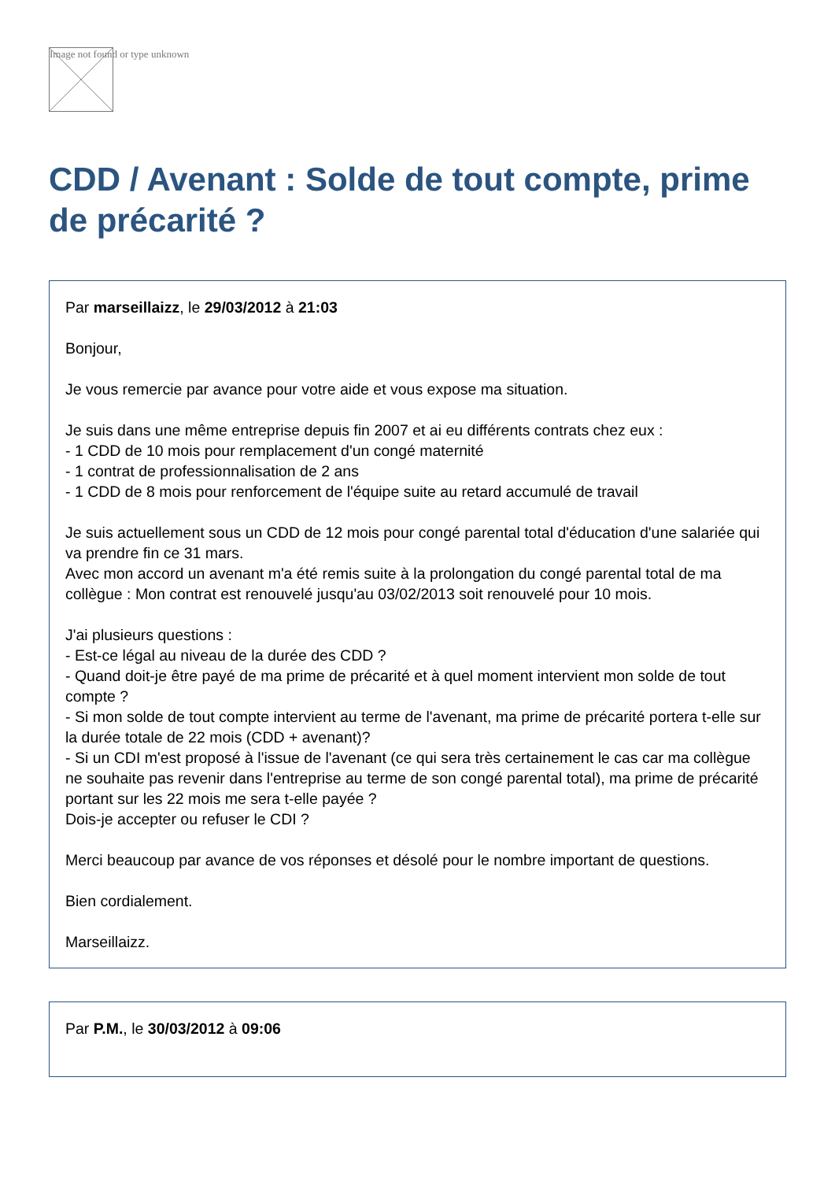Image not found or type unknown
CDD / Avenant : Solde de tout compte, prime de précarité ?
Par marseillaizz, le 29/03/2012 à 21:03
Bonjour,
Je vous remercie par avance pour votre aide et vous expose ma situation.
Je suis dans une même entreprise depuis fin 2007 et ai eu différents contrats chez eux :
- 1 CDD de 10 mois pour remplacement d'un congé maternité
- 1 contrat de professionnalisation de 2 ans
- 1 CDD de 8 mois pour renforcement de l'équipe suite au retard accumulé de travail
Je suis actuellement sous un CDD de 12 mois pour congé parental total d'éducation d'une salariée qui va prendre fin ce 31 mars.
Avec mon accord un avenant m'a été remis suite à la prolongation du congé parental total de ma collègue : Mon contrat est renouvelé jusqu'au 03/02/2013 soit renouvelé pour 10 mois.
J'ai plusieurs questions :
- Est-ce légal au niveau de la durée des CDD ?
- Quand doit-je être payé de ma prime de précarité et à quel moment intervient mon solde de tout compte ?
- Si mon solde de tout compte intervient au terme de l'avenant, ma prime de précarité portera t-elle sur la durée totale de 22 mois (CDD + avenant)?
- Si un CDI m'est proposé à l'issue de l'avenant (ce qui sera très certainement le cas car ma collègue ne souhaite pas revenir dans l'entreprise au terme de son congé parental total), ma prime de précarité portant sur les 22 mois me sera t-elle payée ?
Dois-je accepter ou refuser le CDI ?
Merci beaucoup par avance de vos réponses et désolé pour le nombre important de questions.
Bien cordialement.
Marseillaizz.
Par P.M., le 30/03/2012 à 09:06